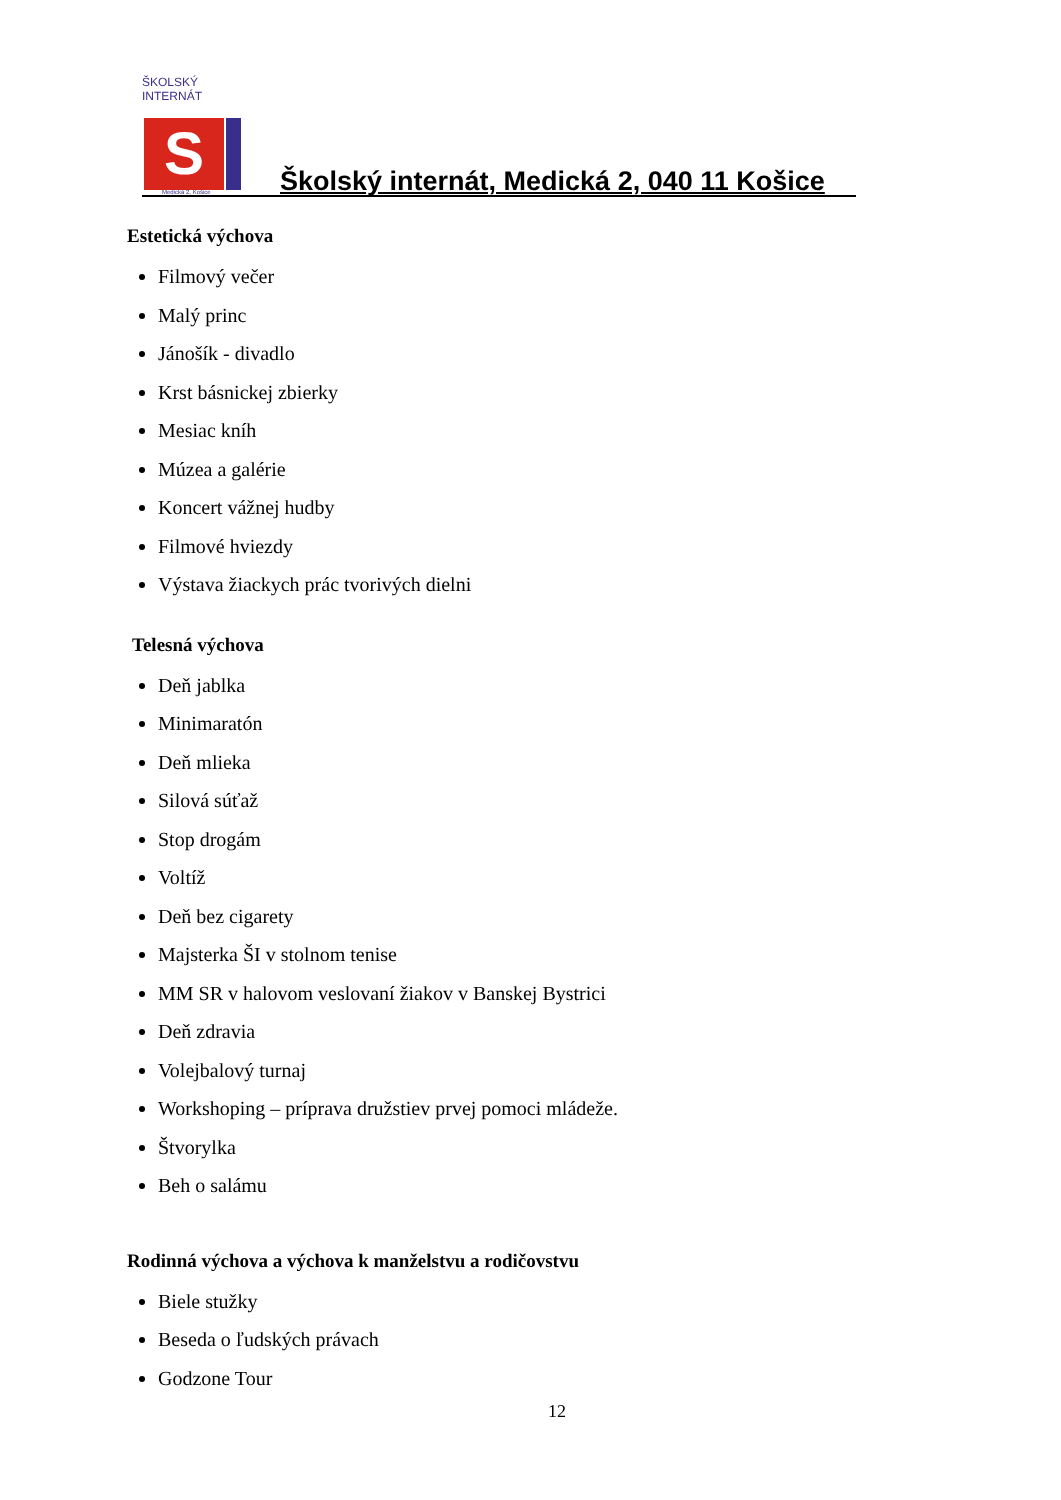ŠKOLSKÝ INTERNÁT
S
Medická 2, Košice
Školský internát, Medická 2, 040 11 Košice
Estetická výchova
Filmový večer
Malý princ
Jánošík - divadlo
Krst básnickej zbierky
Mesiac kníh
Múzea a galérie
Koncert vážnej hudby
Filmové hviezdy
Výstava žiackych prác tvorivých dielni
Telesná výchova
Deň jablka
Minimaratón
Deň mlieka
Silová súťaž
Stop drogám
Voltíž
Deň bez cigarety
Majsterka ŠI v stolnom tenise
MM SR v halovom veslovaní žiakov v Banskej Bystrici
Deň zdravia
Volejbalový turnaj
Workshoping – príprava družstiev prvej pomoci mládeže.
Štvorylka
Beh o salámu
Rodinná výchova a výchova k manželstvu a rodičovstvu
Biele stužky
Beseda o ľudských právach
Godzone Tour
12